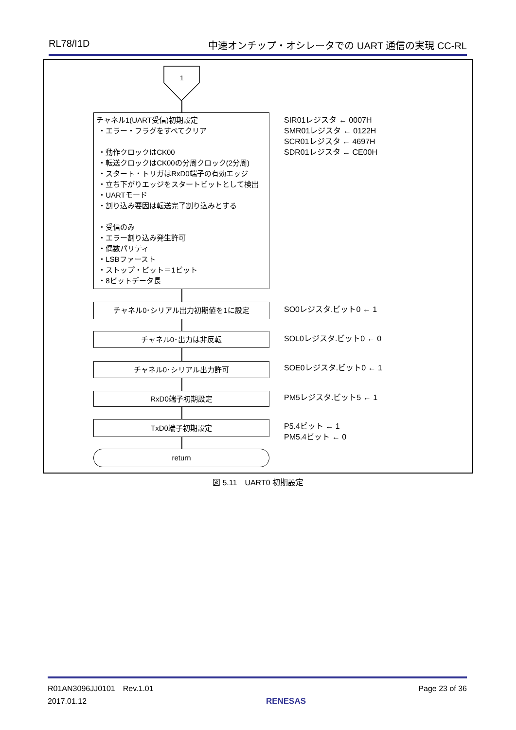RL78/I1D 中速オンチップ・オシレータでの UART 通信の実現 CC-RL
1
チャネル1(UART受信)初期設定
・エラー・フラグをすべてクリア
・動作クロックはCK00
・転送クロックはCK00の分周クロック(2分周)
・スタート・トリガはRxD0端子の有効エッジ
・立ち下がりエッジをスタートビットとして検出
・UARTモード
・割り込み要因は転送完了割り込みとする
・受信のみ
・エラー割り込み発生許可
・偶数パリティ
・LSBファースト
・ストップ・ビット＝1ビット
・8ビットデータ長
SIR01レジスタ ← 0007H
SMR01レジスタ ← 0122H
SCR01レジスタ ← 4697H
SDR01レジスタ ← CE00H
チャネル0･シリアル出力初期値を1に設定 SO0レジスタ.ビット0 ← 1
チャネル0･出力は非反転 SOL0レジスタ.ビット0 ← 0
チャネル0･シリアル出力許可 SOE0レジスタ.ビット0 ← 1
RxD0端子初期設定 PM5レジスタ.ビット5 ← 1
TxD0端子初期設定
P5.4ビット ← 1
PM5.4ビット ← 0
return
図 5.11　UART0 初期設定
R01AN3096JJ0101　Rev.1.01
2017.01.12 RENESAS Page 23 of 36